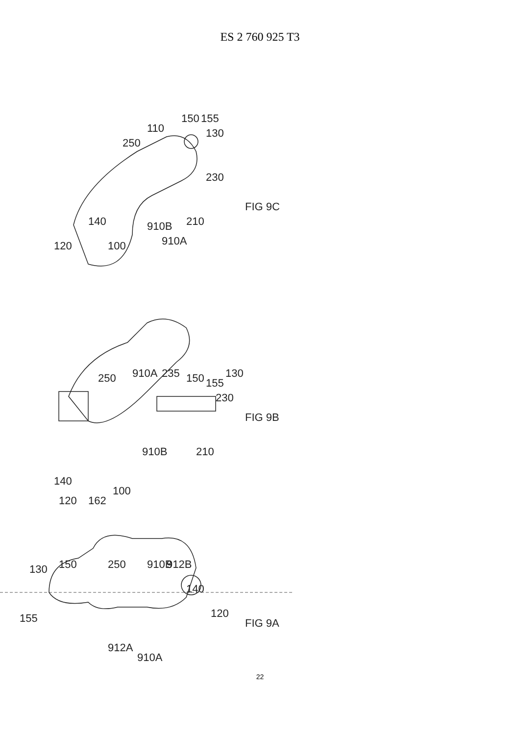ES 2 760 925 T3
FIG 9C
FIG 9B
FIG 9A
110
150
155
130
250
140
120
100
910B
910A
210
230
250
910A
235
150
155
140
120
162
100
910B
210
230
130
130
150
250
910B
912B
140
120
155
912A
910A
22